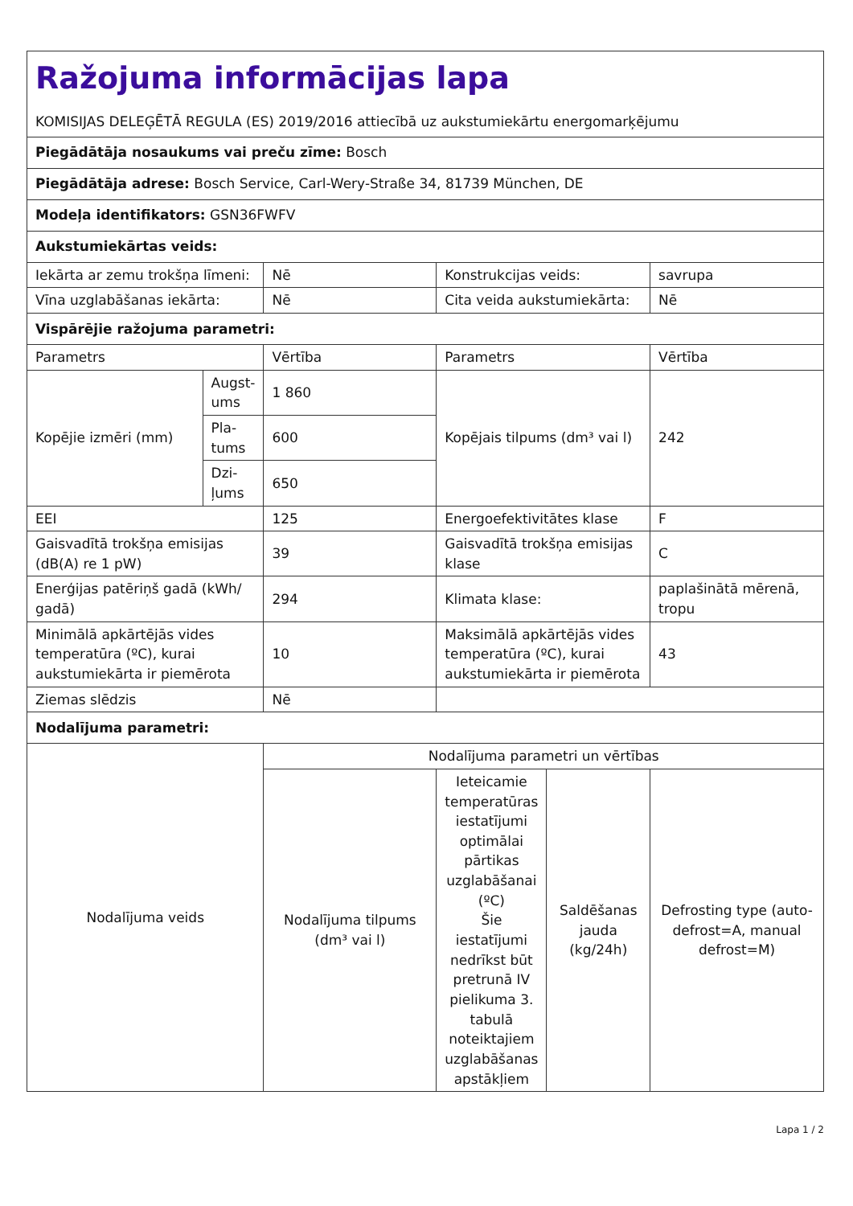| Ražojuma informācijas lapa KOMISIJAS DELEĢĒTĀ REGULA (ES) 2019/2016 attiecībā uz aukstumiekārtu energomarķējumu | | | | | |
| Piegādātāja nosaukums vai preču zīme: Bosch | | | | | |
| Piegādātāja adrese: Bosch Service, Carl-Wery-Straße 34, 81739 München, DE | | | | | |
| Modeļa identifikators: GSN36FWFV | | | | | |
| Aukstumiekārtas veids: | | | | | |
| Iekārta ar zemu trokšņa līmeni: | | Nē | Konstrukcijas veids: | | savrupa |
| Vīna uzglabāšanas iekārta: | | Nē | Cita veida aukstumiekārta: | | Nē |
| Vispārējie ražojuma parametri: | | | | | |
| Parametrs | | Vērtība | Parametrs | | Vērtība |
| Kopējie izmēri (mm) | Augst-ums | 1 860 | Kopējais tilpums (dm³ vai l) | | 242 |
| | Pla-tums | 600 | | | |
| | Dzi-ļums | 650 | | | |
| EEI | | 125 | Energoefektivitātes klase | | F |
| Gaisvadītā trokšņa emisijas (dB(A) re 1 pW) | | 39 | Gaisvadītā trokšņa emisijas klase | | C |
| Enerģijas patēriņš gadā (kWh/ gadā) | | 294 | Klimata klase: | | paplašinātā mērenā, tropu |
| Minimālā apkārtējās vides temperatūra (ºC), kurai aukstumiekārta ir piemērota | | 10 | Maksimālā apkārtējās vides temperatūra (ºC), kurai aukstumiekārta ir piemērota | | 43 |
| Ziemas slēdzis | | Nē | | | |
| Nodalījuma parametri: | | | | | |
| Nodalījuma veids | | Nodalījuma parametri un vērtības | | | |
| | | Nodalījuma tilpums (dm³ vai l) | Ieteicamie temperatūras iestatījumi optimālai pārtikas uzglabāšanai (ºC) Šie iestatījumi nedrīkst būt pretrunā IV pielikuma 3. tabulā noteiktajiem uzglabāšanas apstākļiem | Saldēšanas jauda (kg/24h) | Defrosting type (auto-defrost=A, manual defrost=M) |
Lapa 1 / 2